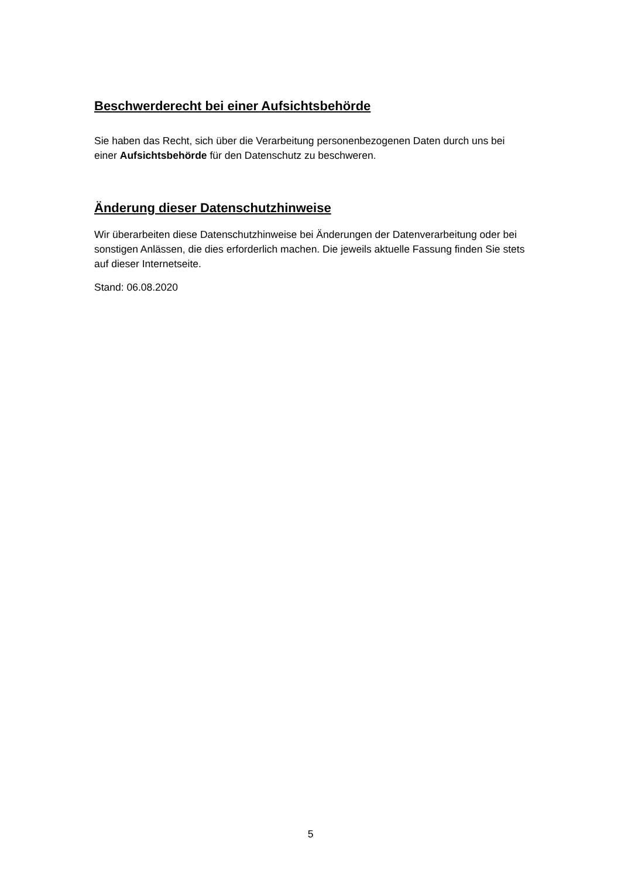Beschwerderecht bei einer Aufsichtsbehörde
Sie haben das Recht, sich über die Verarbeitung personenbezogenen Daten durch uns bei einer Aufsichtsbehörde für den Datenschutz zu beschweren.
Änderung dieser Datenschutzhinweise
Wir überarbeiten diese Datenschutzhinweise bei Änderungen der Datenverarbeitung oder bei sonstigen Anlässen, die dies erforderlich machen. Die jeweils aktuelle Fassung finden Sie stets auf dieser Internetseite.
Stand: 06.08.2020
5